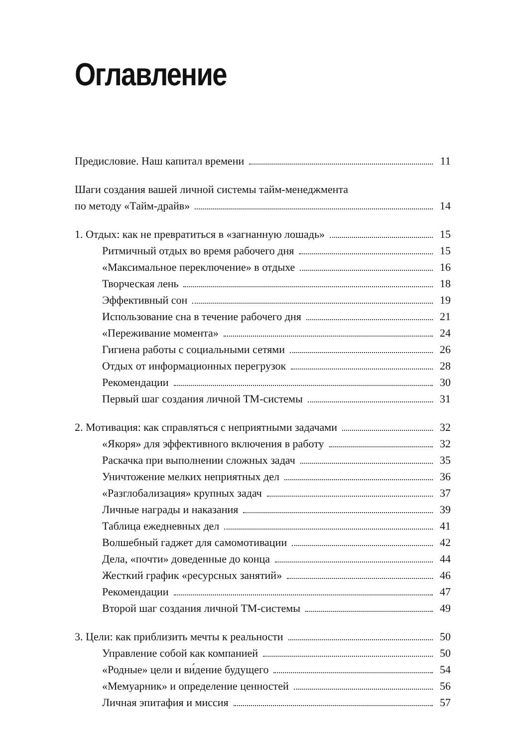Оглавление
Предисловие. Наш капитал времени 11
Шаги создания вашей личной системы тайм-менеджмента
по методу «Тайм-драйв» 14
1. Отдых: как не превратиться в «загнанную лошадь» 15
Ритмичный отдых во время рабочего дня 15
«Максимальное переключение» в отдыхе 16
Творческая лень 18
Эффективный сон 19
Использование сна в течение рабочего дня 21
«Переживание момента» 24
Гигиена работы с социальными сетями 26
Отдых от информационных перегрузок 28
Рекомендации 30
Первый шаг создания личной ТМ-системы 31
2. Мотивация: как справляться с неприятными задачами 32
«Якоря» для эффективного включения в работу 32
Раскачка при выполнении сложных задач 35
Уничтожение мелких неприятных дел 36
«Разглобализация» крупных задач 37
Личные награды и наказания 39
Таблица ежедневных дел 41
Волшебный гаджет для самомотивации 42
Дела, «почти» доведенные до конца 44
Жесткий график «ресурсных занятий» 46
Рекомендации 47
Второй шаг создания личной ТМ-системы 49
3. Цели: как приблизить мечты к реальности 50
Управление собой как компанией 50
«Родные» цели и ви́дение будущего 54
«Мемуарник» и определение ценностей 56
Личная эпитафия и миссия 57